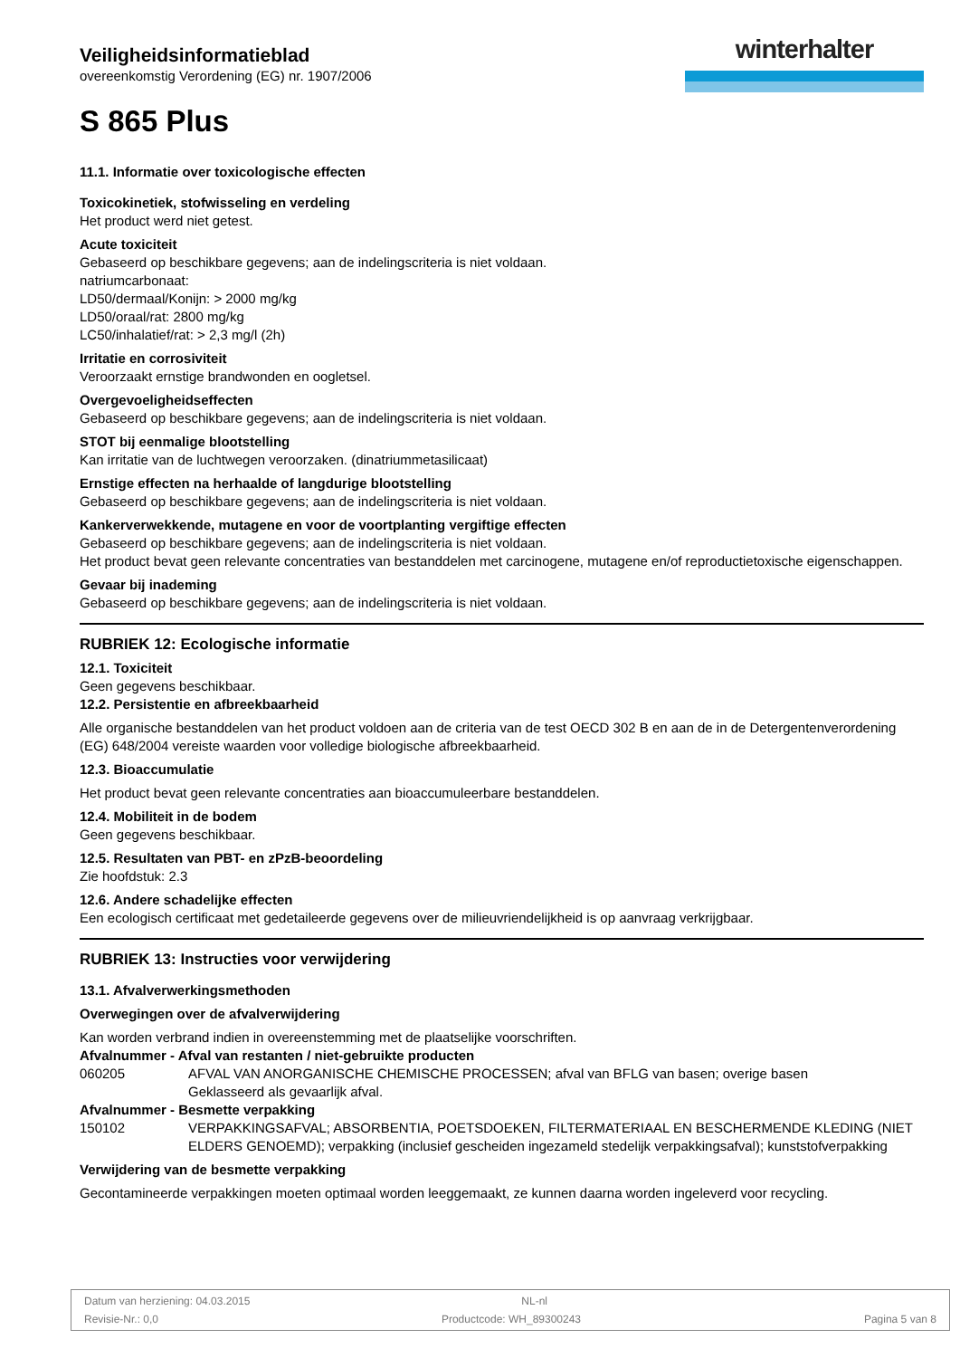Veiligheidsinformatieblad
overeenkomstig Verordening (EG) nr. 1907/2006
S 865 Plus
winterhalter
11.1. Informatie over toxicologische effecten
Toxicokinetiek, stofwisseling en verdeling
Het product werd niet getest.
Acute toxiciteit
Gebaseerd op beschikbare gegevens; aan de indelingscriteria is niet voldaan.
natriumcarbonaat:
LD50/dermaal/Konijn: > 2000 mg/kg
LD50/oraal/rat: 2800 mg/kg
LC50/inhalatief/rat: > 2,3 mg/l (2h)
Irritatie en corrosiviteit
Veroorzaakt ernstige brandwonden en oogletsel.
Overgevoeligheidseffecten
Gebaseerd op beschikbare gegevens; aan de indelingscriteria is niet voldaan.
STOT bij eenmalige blootstelling
Kan irritatie van de luchtwegen veroorzaken. (dinatriummetasilicaat)
Ernstige effecten na herhaalde of langdurige blootstelling
Gebaseerd op beschikbare gegevens; aan de indelingscriteria is niet voldaan.
Kankerverwekkende, mutagene en voor de voortplanting vergiftige effecten
Gebaseerd op beschikbare gegevens; aan de indelingscriteria is niet voldaan.
Het product bevat geen relevante concentraties van bestanddelen met carcinogene, mutagene en/of reproductietoxische eigenschappen.
Gevaar bij inademing
Gebaseerd op beschikbare gegevens; aan de indelingscriteria is niet voldaan.
RUBRIEK 12: Ecologische informatie
12.1. Toxiciteit
Geen gegevens beschikbaar.
12.2. Persistentie en afbreekbaarheid
Alle organische bestanddelen van het product voldoen aan de criteria van de test OECD 302 B en aan de in de Detergentenverordening (EG) 648/2004 vereiste waarden voor volledige biologische afbreekbaarheid.
12.3. Bioaccumulatie
Het product bevat geen relevante concentraties aan bioaccumuleerbare bestanddelen.
12.4. Mobiliteit in de bodem
Geen gegevens beschikbaar.
12.5. Resultaten van PBT- en zPzB-beoordeling
Zie hoofdstuk: 2.3
12.6. Andere schadelijke effecten
Een ecologisch certificaat met gedetaileerde gegevens over de milieuvriendelijkheid is op aanvraag verkrijgbaar.
RUBRIEK 13: Instructies voor verwijdering
13.1. Afvalverwerkingsmethoden
Overwegingen over de afvalverwijdering
Kan worden verbrand indien in overeenstemming met de plaatselijke voorschriften.
Afvalnummer - Afval van restanten / niet-gebruikte producten
| 060205 | AFVAL VAN ANORGANISCHE CHEMISCHE PROCESSEN; afval van BFLG van basen; overige basen Geklasseerd als gevaarlijk afval. |
Afvalnummer - Besmette verpakking
| 150102 | VERPAKKINGSAFVAL; ABSORBENTIA, POETSDOEKEN, FILTERMATERIAAL EN BESCHERMENDE KLEDING (NIET ELDERS GENOEMD); verpakking (inclusief gescheiden ingezameld stedelijk verpakkingsafval); kunststofverpakking |
Verwijdering van de besmette verpakking
Gecontamineerde verpakkingen moeten optimaal worden leeggemaakt, ze kunnen daarna worden ingeleverd voor recycling.
Datum van herziening: 04.03.2015 NL-nl
Revisie-Nr.: 0,0 Productcode: WH_89300243 Pagina 5 van 8